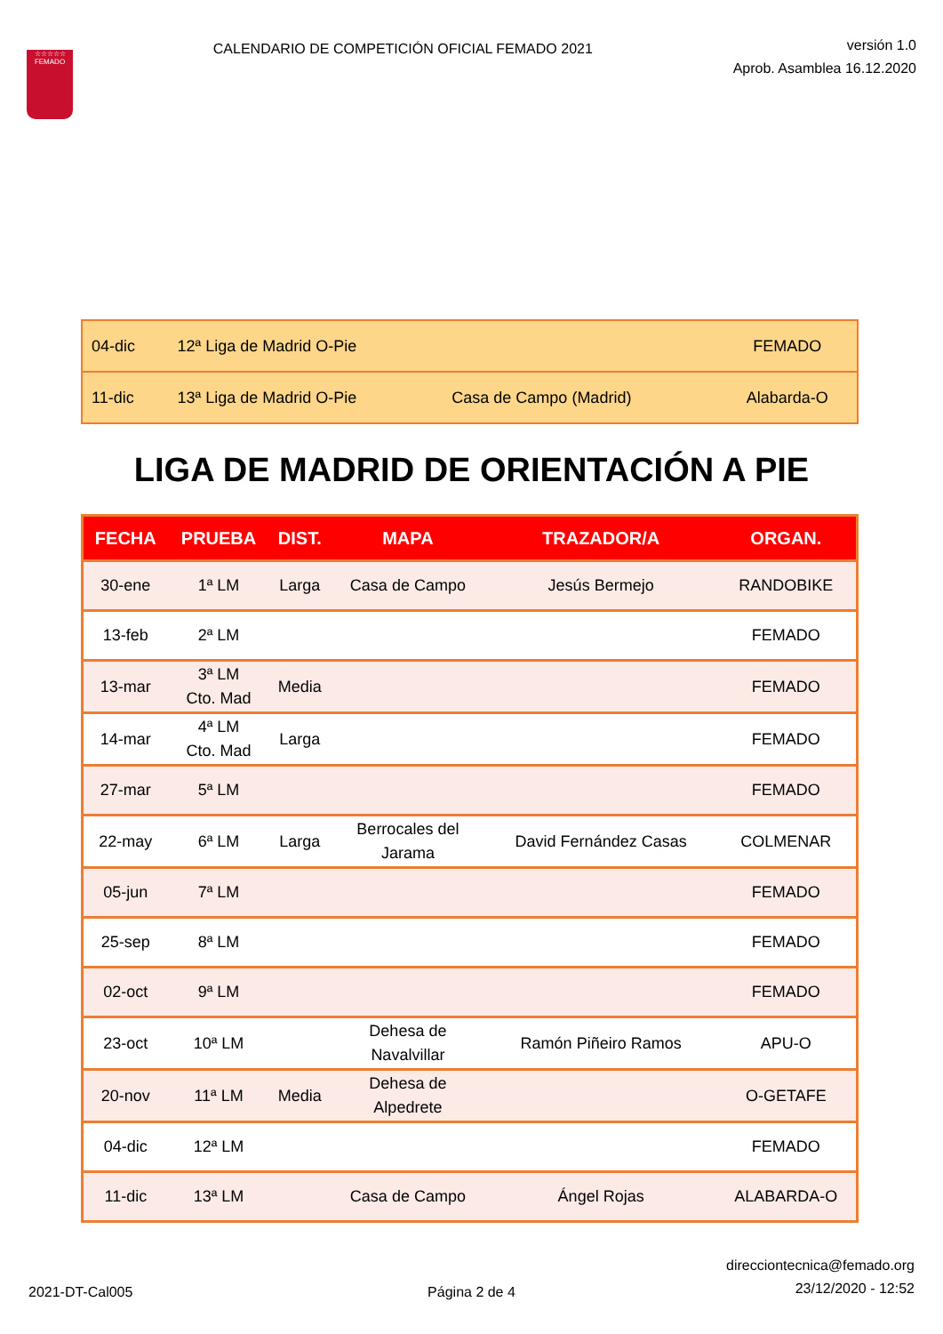☆☆☆☆☆
FEMADO
CALENDARIO DE COMPETICIÓN OFICIAL FEMADO 2021
versión 1.0
Aprob. Asamblea 16.12.2020
| 04-dic | 12ª Liga de Madrid O-Pie | | FEMADO |
| 11-dic | 13ª Liga de Madrid O-Pie | Casa de Campo (Madrid) | Alabarda-O |
LIGA DE MADRID DE ORIENTACIÓN A PIE
| FECHA | PRUEBA | DIST. | MAPA | TRAZADOR/A | ORGAN. |
| --- | --- | --- | --- | --- | --- |
| 30-ene | 1ª LM | Larga | Casa de Campo | Jesús Bermejo | RANDOBIKE |
| 13-feb | 2ª LM | | | | FEMADO |
| 13-mar | 3ª LM Cto. Mad | Media | | | FEMADO |
| 14-mar | 4ª LM Cto. Mad | Larga | | | FEMADO |
| 27-mar | 5ª LM | | | | FEMADO |
| 22-may | 6ª LM | Larga | Berrocales del Jarama | David Fernández Casas | COLMENAR |
| 05-jun | 7ª LM | | | | FEMADO |
| 25-sep | 8ª LM | | | | FEMADO |
| 02-oct | 9ª LM | | | | FEMADO |
| 23-oct | 10ª LM | | Dehesa de Navalvillar | Ramón Piñeiro Ramos | APU-O |
| 20-nov | 11ª LM | Media | Dehesa de Alpedrete | | O-GETAFE |
| 04-dic | 12ª LM | | | | FEMADO |
| 11-dic | 13ª LM | | Casa de Campo | Ángel Rojas | ALABARDA-O |
2021-DT-Cal005
Página 2 de 4
direcciontecnica@femado.org
23/12/2020 - 12:52